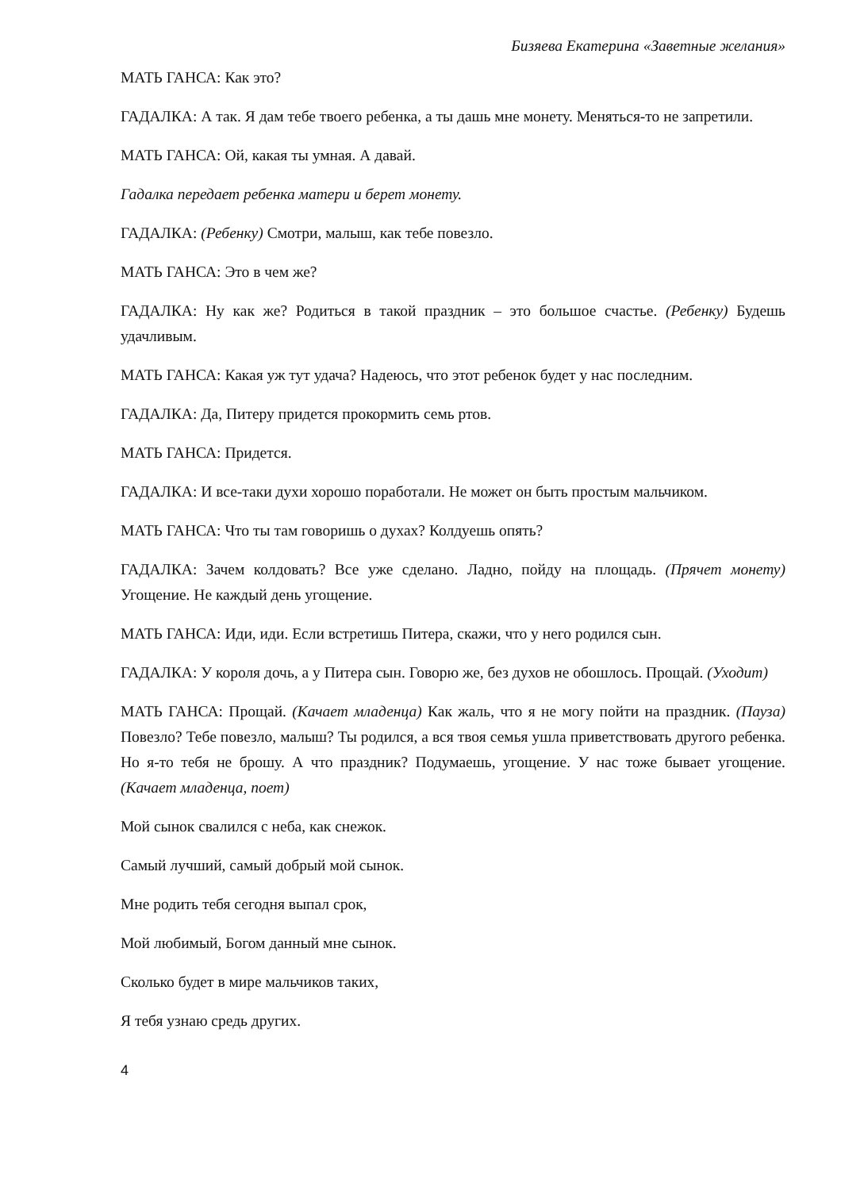Бизяева Екатерина «Заветные желания»
МАТЬ ГАНСА: Как это?
ГАДАЛКА: А так. Я дам тебе твоего ребенка, а ты дашь мне монету. Меняться-то не запретили.
МАТЬ ГАНСА: Ой, какая ты умная. А давай.
Гадалка передает ребенка матери и берет монету.
ГАДАЛКА: (Ребенку) Смотри, малыш, как тебе повезло.
МАТЬ ГАНСА: Это в чем же?
ГАДАЛКА: Ну как же? Родиться в такой праздник – это большое счастье. (Ребенку) Будешь удачливым.
МАТЬ ГАНСА: Какая уж тут удача? Надеюсь, что этот ребенок будет у нас последним.
ГАДАЛКА: Да, Питеру придется прокормить семь ртов.
МАТЬ ГАНСА: Придется.
ГАДАЛКА: И все-таки духи хорошо поработали. Не может он быть простым мальчиком.
МАТЬ ГАНСА: Что ты там говоришь о духах? Колдуешь опять?
ГАДАЛКА: Зачем колдовать? Все уже сделано. Ладно, пойду на площадь. (Прячет монету) Угощение. Не каждый день угощение.
МАТЬ ГАНСА: Иди, иди. Если встретишь Питера, скажи, что у него родился сын.
ГАДАЛКА: У короля дочь, а у Питера сын. Говорю же, без духов не обошлось. Прощай. (Уходит)
МАТЬ ГАНСА: Прощай. (Качает младенца) Как жаль, что я не могу пойти на праздник. (Пауза) Повезло? Тебе повезло, малыш? Ты родился, а вся твоя семья ушла приветствовать другого ребенка. Но я-то тебя не брошу. А что праздник? Подумаешь, угощение. У нас тоже бывает угощение. (Качает младенца, поет)
Мой сынок свалился с неба, как снежок.
Самый лучший, самый добрый мой сынок.
Мне родить тебя сегодня выпал срок,
Мой любимый, Богом данный мне сынок.
Сколько будет в мире мальчиков таких,
Я тебя узнаю средь других.
4